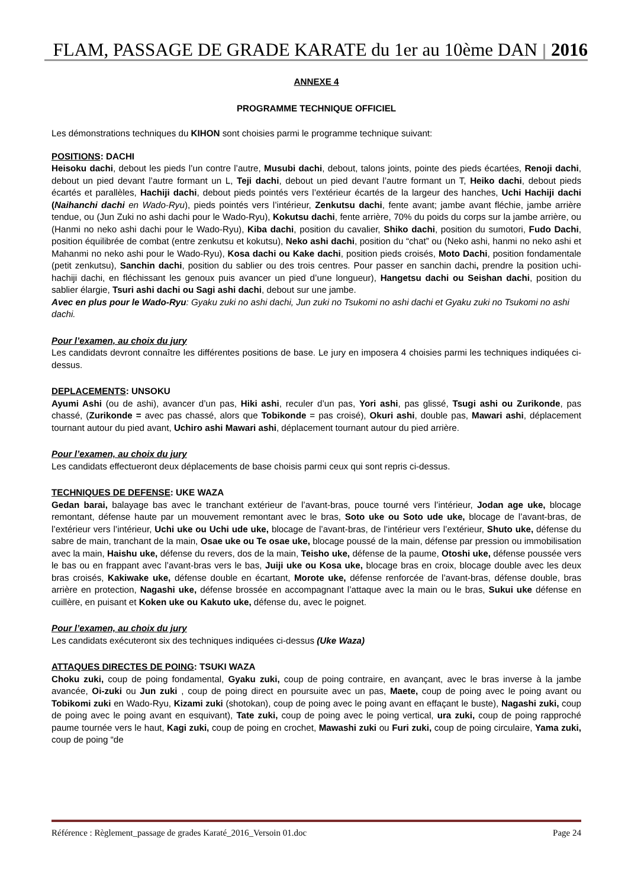FLAM, PASSAGE DE GRADE KARATE du 1er au 10ème DAN 2016
ANNEXE 4
PROGRAMME TECHNIQUE OFFICIEL
Les démonstrations techniques du KIHON sont choisies parmi le programme technique suivant:
POSITIONS: DACHI
Heisoku dachi, debout les pieds l’un contre l’autre, Musubi dachi, debout, talons joints, pointe des pieds écartées, Renoji dachi, debout un pied devant l’autre formant un L, Teji dachi, debout un pied devant l’autre formant un T, Heiko dachi, debout pieds écartés et parallèles, Hachiji dachi, debout pieds pointés vers l’extérieur écartés de la largeur des hanches, Uchi Hachiji dachi (Naihanchi dachi en Wado-Ryu), pieds pointés vers l’intérieur, Zenkutsu dachi, fente avant; jambe avant fléchie, jambe arrière tendue, ou (Jun Zuki no ashi dachi pour le Wado-Ryu), Kokutsu dachi, fente arrière, 70% du poids du corps sur la jambe arrière, ou (Hanmi no neko ashi dachi pour le Wado-Ryu), Kiba dachi, position du cavalier, Shiko dachi, position du sumotori, Fudo Dachi, position équilibrée de combat (entre zenkutsu et kokutsu), Neko ashi dachi, position du “chat” ou (Neko ashi, hanmi no neko ashi et Mahanmi no neko ashi pour le Wado-Ryu), Kosa dachi ou Kake dachi, position pieds croisés, Moto Dachi, position fondamentale (petit zenkutsu), Sanchin dachi, position du sablier ou des trois centres. Pour passer en sanchin dachi, prendre la position uchi-hachiji dachi, en fléchissant les genoux puis avancer un pied d’une longueur), Hangetsu dachi ou Seishan dachi, position du sablier élargie, Tsuri ashi dachi ou Sagi ashi dachi, debout sur une jambe.
Avec en plus pour le Wado-Ryu: Gyaku zuki no ashi dachi, Jun zuki no Tsukomi no ashi dachi et Gyaku zuki no Tsukomi no ashi dachi.
Pour l’examen, au choix du jury
Les candidats devront connaître les différentes positions de base. Le jury en imposera 4 choisies parmi les techniques indiquées ci-dessus.
DEPLACEMENTS: UNSOKU
Ayumi Ashi (ou de ashi), avancer d’un pas, Hiki ashi, reculer d’un pas, Yori ashi, pas glissé, Tsugi ashi ou Zurikonde, pas chassé, (Zurikonde = avec pas chassé, alors que Tobikonde = pas croisé), Okuri ashi, double pas, Mawari ashi, déplacement tournant autour du pied avant, Uchiro ashi Mawari ashi, déplacement tournant autour du pied arrière.
Pour l’examen, au choix du jury
Les candidats effectueront deux déplacements de base choisis parmi ceux qui sont repris ci-dessus.
TECHNIQUES DE DEFENSE: UKE WAZA
Gedan barai, balayage bas avec le tranchant extérieur de l’avant-bras, pouce tourné vers l’intérieur, Jodan age uke, blocage remontant, défense haute par un mouvement remontant avec le bras, Soto uke ou Soto ude uke, blocage de l’avant-bras, de l’extérieur vers l’intérieur, Uchi uke ou Uchi ude uke, blocage de l’avant-bras, de l’intérieur vers l’extérieur, Shuto uke, défense du sabre de main, tranchant de la main, Osae uke ou Te osae uke, blocage poussé de la main, défense par pression ou immobilisation avec la main, Haishu uke, défense du revers, dos de la main, Teisho uke, défense de la paume, Otoshi uke, défense poussée vers le bas ou en frappant avec l’avant-bras vers le bas, Juiji uke ou Kosa uke, blocage bras en croix, blocage double avec les deux bras croisés, Kakiwake uke, défense double en écartant, Morote uke, défense renforcée de l’avant-bras, défense double, bras arrière en protection, Nagashi uke, défense brossée en accompagnant l’attaque avec la main ou le bras, Sukui uke défense en cuillère, en puisant et Koken uke ou Kakuto uke, défense du, avec le poignet.
Pour l’examen, au choix du jury
Les candidats exécuteront six des techniques indiquées ci-dessus (Uke Waza)
ATTAQUES DIRECTES DE POING: TSUKI WAZA
Choku zuki, coup de poing fondamental, Gyaku zuki, coup de poing contraire, en avançant, avec le bras inverse à la jambe avancée, Oi-zuki ou Jun zuki , coup de poing direct en poursuite avec un pas, Maete, coup de poing avec le poing avant ou Tobikomi zuki en Wado-Ryu, Kizami zuki (shotokan), coup de poing avec le poing avant en effaçant le buste), Nagashi zuki, coup de poing avec le poing avant en esquivant), Tate zuki, coup de poing avec le poing vertical, ura zuki, coup de poing rapproché paume tournée vers le haut, Kagi zuki, coup de poing en crochet, Mawashi zuki ou Furi zuki, coup de poing circulaire, Yama zuki, coup de poing “de
Référence : Règlement_passage de grades Karaté_2016_Versoin 01.doc Page 24